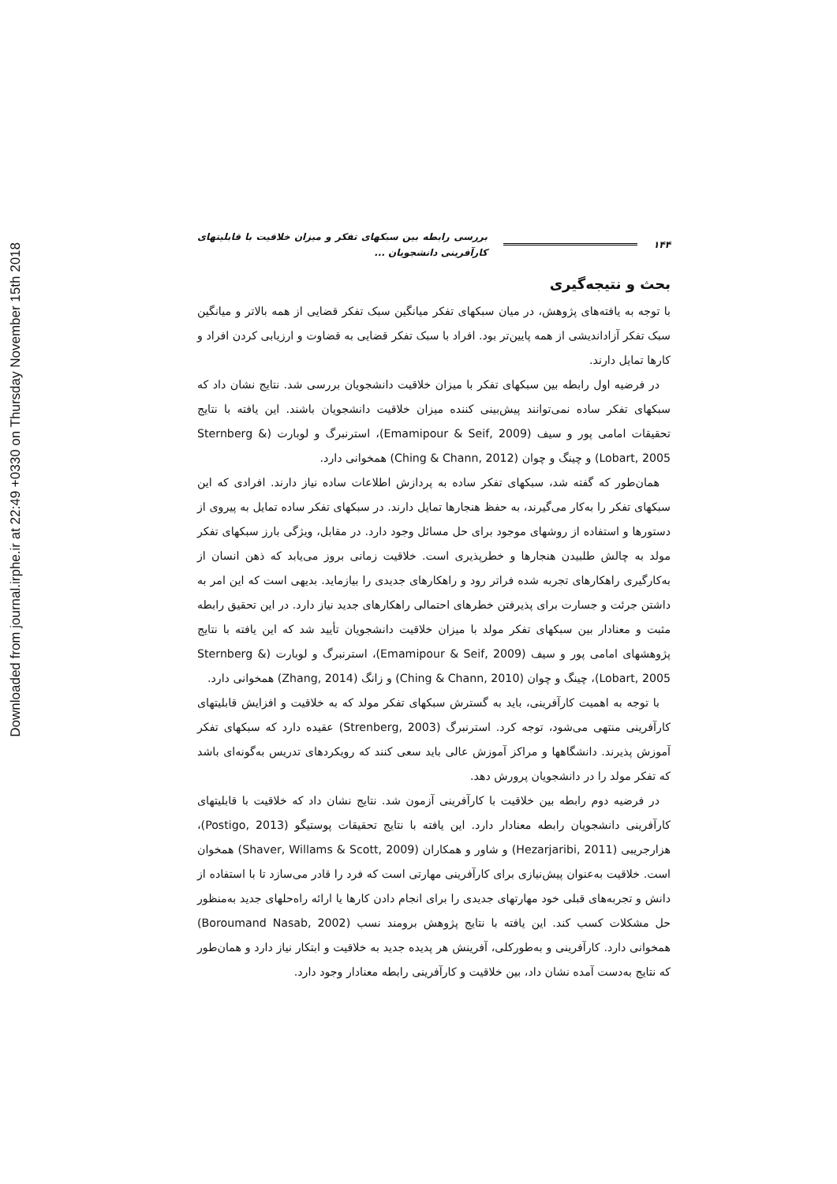Downloaded from journal.irphe.ir at 22:49 +0330 on Thursday November 15th 2018
۱۴۴ بررسی رابطه بین سبکهای تفکر و میزان خلاقیت با قابلیتهای کارآفرینی دانشجویان ...
بحث و نتیجه‌گیری
با توجه به یافته‌های پژوهش، در میان سبکهای تفکر میانگین سبک تفکر قضایی از همه بالاتر و میانگین سبک تفکر آزاداندیشی از همه پایین‌تر بود. افراد با سبک تفکر قضایی به قضاوت و ارزیابی کردن افراد و کارها تمایل دارند.
در فرضیه اول رابطه بین سبکهای تفکر با میزان خلاقیت دانشجویان بررسی شد. نتایج نشان داد که سبکهای تفکر ساده نمی‌توانند پیش‌بینی کننده میزان خلاقیت دانشجویان باشند. این یافته با نتایج تحقیقات امامی پور و سیف (Emamipour & Seif, 2009)، استرنبرگ و لوبارت (Sternberg & Lobart, 2005) و چینگ و چوان (Ching & Chann, 2012) همخوانی دارد.
همان‌طور که گفته شد، سبکهای تفکر ساده به پردازش اطلاعات ساده نیاز دارند. افرادی که این سبکهای تفکر را به‌کار می‌گیرند، به حفظ هنجارها تمایل دارند. در سبکهای تفکر ساده تمایل به پیروی از دستورها و استفاده از روشهای موجود برای حل مسائل وجود دارد. در مقابل، ویژگی بارز سبکهای تفکر مولد به چالش طلبیدن هنجارها و خطرپذیری است. خلاقیت زمانی بروز می‌یابد که ذهن انسان از به‌کارگیری راهکارهای تجربه شده فراتر رود و راهکارهای جدیدی را بیازماید. بدیهی است که این امر به داشتن جرئت و جسارت برای پذیرفتن خطرهای احتمالی راهکارهای جدید نیاز دارد. در این تحقیق رابطه مثبت و معنادار بین سبکهای تفکر مولد با میزان خلاقیت دانشجویان تأیید شد که این یافته با نتایج پژوهشهای امامی پور و سیف (Emamipour & Seif, 2009)، استرنبرگ و لوبارت (Sternberg & Lobart, 2005)، چینگ و چوان (Ching & Chann, 2010) و زانگ (Zhang, 2014) همخوانی دارد.
با توجه به اهمیت کارآفرینی، باید به گسترش سبکهای تفکر مولد که به خلاقیت و افزایش قابلیتهای کارآفرینی منتهی می‌شود، توجه کرد. استرنبرگ (Strenberg, 2003) عقیده دارد که سبکهای تفکر آموزش پذیرند. دانشگاهها و مراکز آموزش عالی باید سعی کنند که رویکردهای تدریس به‌گونه‌ای باشد که تفکر مولد را در دانشجویان پرورش دهد.
در فرضیه دوم رابطه بین خلاقیت با کارآفرینی آزمون شد. نتایج نشان داد که خلاقیت با قابلیتهای کارآفرینی دانشجویان رابطه معنادار دارد. این یافته با نتایج تحقیقات پوستیگو (Postigo, 2013)، هزارجریبی (Hezarjaribi, 2011) و شاور و همکاران (Shaver, Willams & Scott, 2009) همخوان است. خلاقیت به‌عنوان پیش‌نیازی برای کارآفرینی مهارتی است که فرد را قادر می‌سازد تا با استفاده از دانش و تجربه‌های قبلی خود مهارتهای جدیدی را برای انجام دادن کارها یا ارائه راه‌حلهای جدید به‌منظور حل مشکلات کسب کند. این یافته با نتایج پژوهش برومند نسب (Boroumand Nasab, 2002) همخوانی دارد. کارآفرینی و به‌طورکلی، آفرینش هر پدیده جدید به خلاقیت و ابتکار نیاز دارد و همان‌طور که نتایج به‌دست آمده نشان داد، بین خلاقیت و کارآفرینی رابطه معنادار وجود دارد.